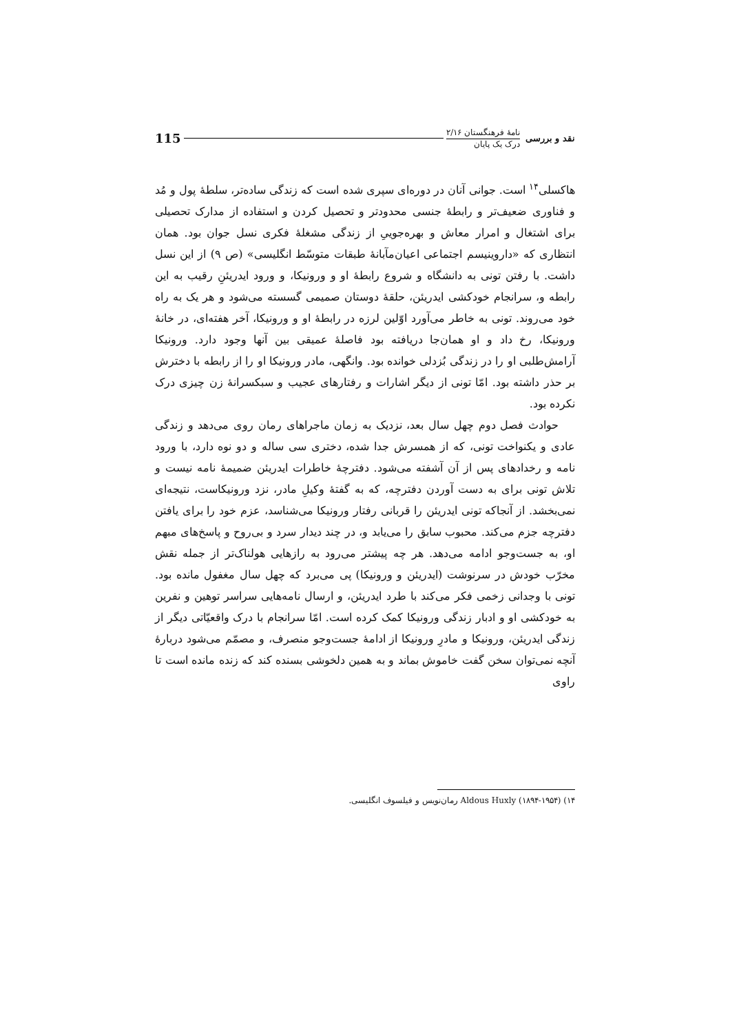نقد و بررسی
نامهٔ فرهنگستان ۲/۱۶
درک یک پایان
115
هاکسلی<sup>۱۴</sup> است. جوانی آنان در دوره‌ای سپری شده است که زندگی ساده‌تر، سلطهٔ پول و مُد و فناوری ضعیف‌تر و رابطهٔ جنسی محدودتر و تحصیل کردن و استفاده از مدارک تحصیلی برای اشتغال و امرار معاش و بهره‌جوییِ از زندگی مشغلهٔ فکری نسل جوان بود. همان انتظاری که «داروینیسم اجتماعی اعیان‌مآبانهٔ طبقات متوسّط انگلیسی» (ص ۹) از این نسل داشت. با رفتن تونی به دانشگاه و شروع رابطهٔ او و ورونیکا، و ورود ایدریئنِ رقیب به این رابطه و، سرانجام خودکشی ایدریئن، حلقهٔ دوستان صمیمی گسسته می‌شود و هر یک به راه خود می‌روند. تونی به خاطر می‌آورد اوّلین لرزه در رابطهٔ او و ورونیکا، آخر هفته‌ای، در خانهٔ ورونیکا، رخ داد و او همان‌جا دریافته بود فاصلهٔ عمیقی بین آنها وجود دارد. ورونیکا آرامش‌طلبی او را در زندگی بُزدلی خوانده بود. وانگهی، مادر ورونیکا او را از رابطه با دخترش بر حذر داشته بود. امّا تونی از دیگر اشارات و رفتارهای عجیب و سبکسرانهٔ زن چیزی درک نکرده بود.
حوادث فصل دوم چهل سال بعد، نزدیک به زمان ماجراهای رمان روی می‌دهد و زندگی عادی و یکنواخت تونی، که از همسرش جدا شده، دختری سی ساله و دو نوه دارد، با ورود نامه و رخدادهای پس از آن آشفته می‌شود. دفترچهٔ خاطرات ایدریئن ضمیمهٔ نامه نیست و تلاش تونی برای به دست آوردن دفترچه، که به گفتهٔ وکیلِ مادر، نزد ورونیکاست، نتیجه‌ای نمی‌بخشد. از آنجاکه تونی ایدریئن را قربانی رفتار ورونیکا می‌شناسد، عزم خود را برای یافتن دفترچه جزم می‌کند. محبوب سابق را می‌یابد و، در چند دیدار سرد و بی‌روح و پاسخ‌های مبهم او، به جست‌وجو ادامه می‌دهد. هر چه پیشتر می‌رود به رازهایی هولناک‌تر از جمله نقش مخرّب خودش در سرنوشت (ایدریئن و ورونیکا) پی می‌برد که چهل سال مغفول مانده بود. تونی با وجدانی زخمی فکر می‌کند با طرد ایدریئن، و ارسال نامه‌هایی سراسر توهین و نفرین به خودکشی او و ادبار زندگی ورونیکا کمک کرده است. امّا سرانجام با درک واقعیّاتی دیگر از زندگی ایدریئن، ورونیکا و مادرِ ورونیکا از ادامهٔ جست‌وجو منصرف، و مصمّم می‌شود دربارهٔ آنچه نمی‌توان سخن گفت خاموش بماند و به همین دلخوشی بسنده کند که زنده مانده است تا راوی
۱۴) Aldous Huxly (۱۸۹۴-۱۹۵۴) رمان‌نویس و فیلسوف انگلیسی.